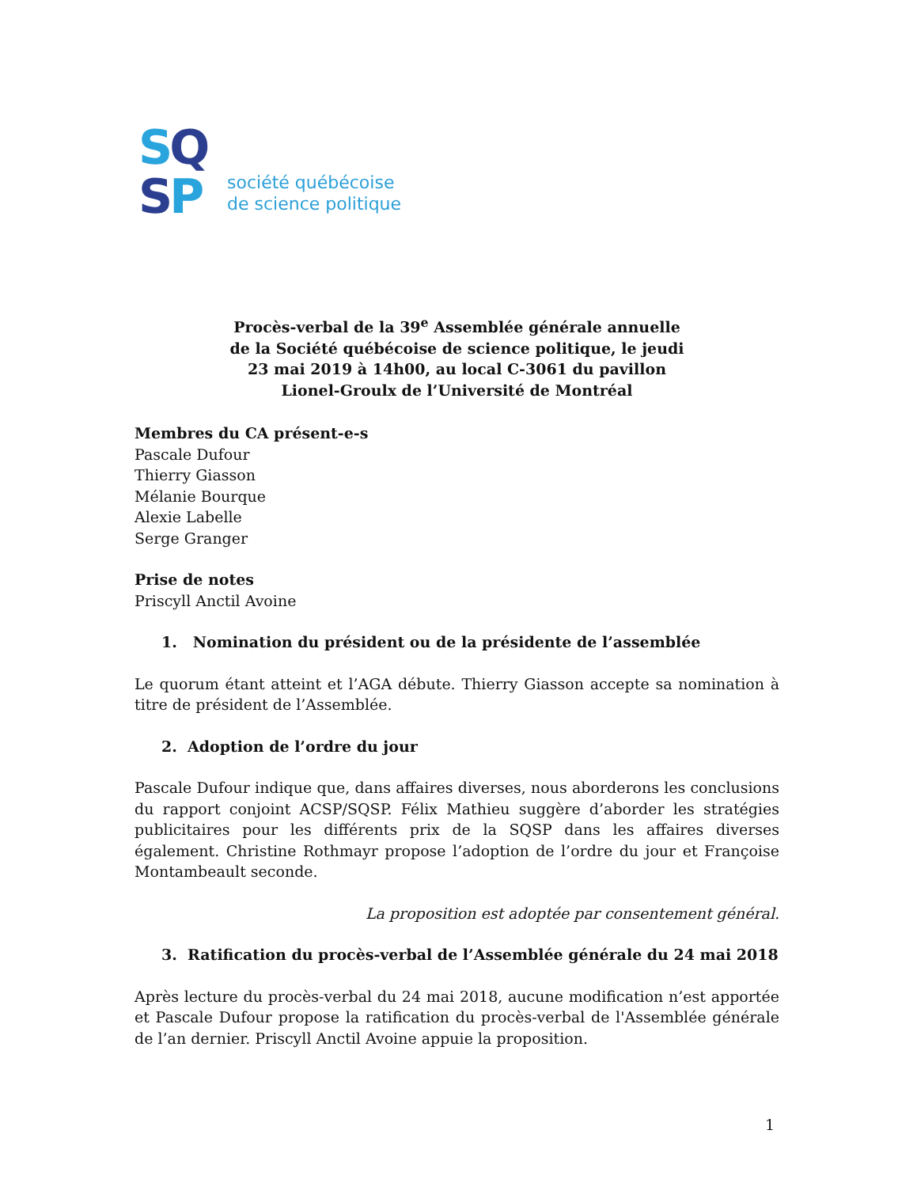SQ
SP
société québécoise
de science politique
Procès-verbal de la 39<sup>e</sup> Assemblée générale annuelle
de la Société québécoise de science politique, le jeudi
23 mai 2019 à 14h00, au local C-3061 du pavillon
Lionel-Groulx de l’Université de Montréal
Membres du CA présent-e-s
Pascale Dufour
Thierry Giasson
Mélanie Bourque
Alexie Labelle
Serge Granger
Prise de notes
Priscyll Anctil Avoine
1. Nomination du président ou de la présidente de l’assemblée
Le quorum étant atteint et l’AGA débute. Thierry Giasson accepte sa nomination à titre de président de l’Assemblée.
2. Adoption de l’ordre du jour
Pascale Dufour indique que, dans affaires diverses, nous aborderons les conclusions du rapport conjoint ACSP/SQSP. Félix Mathieu suggère d’aborder les stratégies publicitaires pour les différents prix de la SQSP dans les affaires diverses également. Christine Rothmayr propose l’adoption de l’ordre du jour et Françoise Montambeault seconde.
La proposition est adoptée par consentement général.
3. Ratification du procès-verbal de l’Assemblée générale du 24 mai 2018
Après lecture du procès-verbal du 24 mai 2018, aucune modification n’est apportée et Pascale Dufour propose la ratification du procès-verbal de l'Assemblée générale de l’an dernier. Priscyll Anctil Avoine appuie la proposition.
1